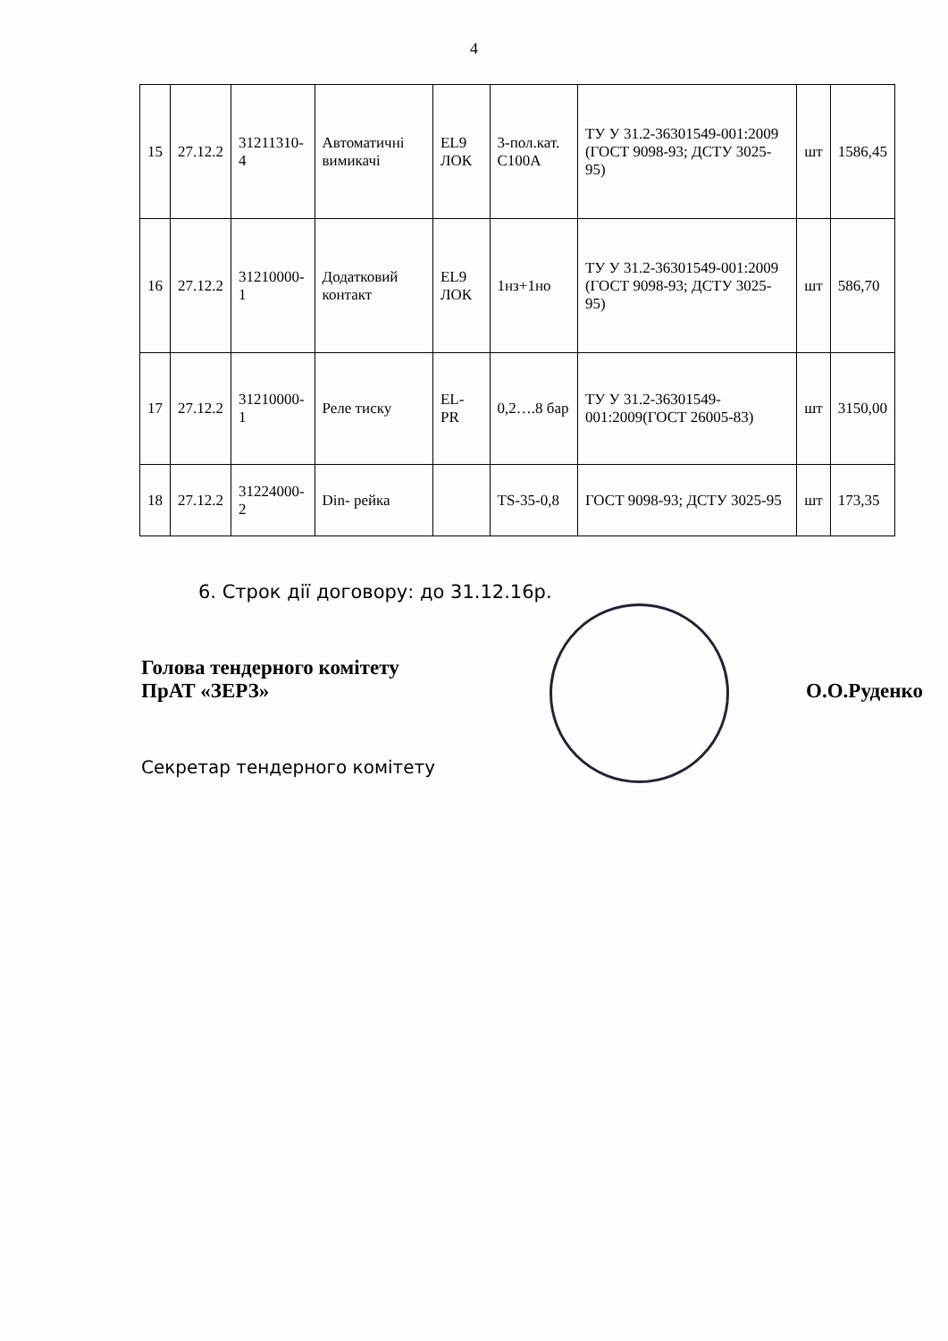4
| 15 | 27.12.2 | 31211310-4 | Автоматичні вимикачі | EL9 ЛОК | 3-пол.кат. С100А | ТУ У 31.2-36301549-001:2009 (ГОСТ 9098-93; ДСТУ 3025-95) | шт | 1586,45 |
| 16 | 27.12.2 | 31210000-1 | Додатковий контакт | EL9 ЛОК | 1нз+1но | ТУ У 31.2-36301549-001:2009 (ГОСТ 9098-93; ДСТУ 3025-95) | шт | 586,70 |
| 17 | 27.12.2 | 31210000-1 | Реле тиску | EL-PR | 0,2….8 бар | ТУ У 31.2-36301549-001:2009(ГОСТ 26005-83) | шт | 3150,00 |
| 18 | 27.12.2 | 31224000-2 | Din- рейка | | TS-35-0,8 | ГОСТ 9098-93; ДСТУ 3025-95 | шт | 173,35 |
6. Строк дії договору: до 31.12.16р.
Голова тендерного комітету
ПрАТ «ЗЕРЗ»
О.О.Руденко
Секретар тендерного комітету